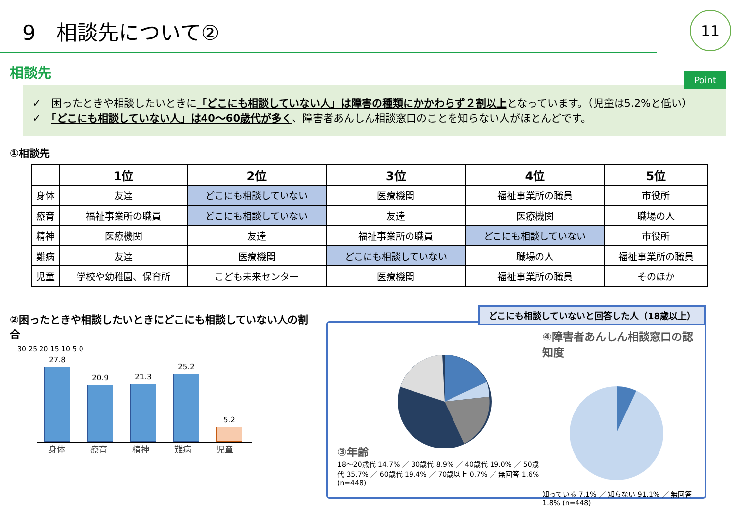9　相談先について②
11
相談先
Point
✓　困ったときや相談したいときに「どこにも相談していない人」は障害の種類にかかわらず２割以上となっています。（児童は5.2%と低い）
✓　「どこにも相談していない人」は40～60歳代が多く、障害者あんしん相談窓口のことを知らない人がほとんどです。
①相談先
| | 1位 | 2位 | 3位 | 4位 | 5位 |
| --- | --- | --- | --- | --- | --- |
| 身体 | 友達 | どこにも相談していない | 医療機関 | 福祉事業所の職員 | 市役所 |
| 療育 | 福祉事業所の職員 | どこにも相談していない | 友達 | 医療機関 | 職場の人 |
| 精神 | 医療機関 | 友達 | 福祉事業所の職員 | どこにも相談していない | 市役所 |
| 難病 | 友達 | 医療機関 | どこにも相談していない | 職場の人 | 福祉事業所の職員 |
| 児童 | 学校や幼稚園、保育所 | こども未来センター | 医療機関 | 福祉事業所の職員 | そのほか |
②困ったときや相談したいときにどこにも相談していない人の割合
30 25 20 15 10 5 0
27.8
20.9
21.3
25.2
5.2
身体 療育 精神 難病 児童
どこにも相談していないと回答した人（18歳以上）
③年齢
18～20歳代 14.7% ／ 30歳代 8.9% ／ 40歳代 19.0% ／ 50歳代 35.7% ／ 60歳代 19.4% ／ 70歳以上 0.7% ／ 無回答 1.6% (n=448)
④障害者あんしん相談窓口の認知度
知っている 7.1% ／ 知らない 91.1% ／ 無回答 1.8% (n=448)